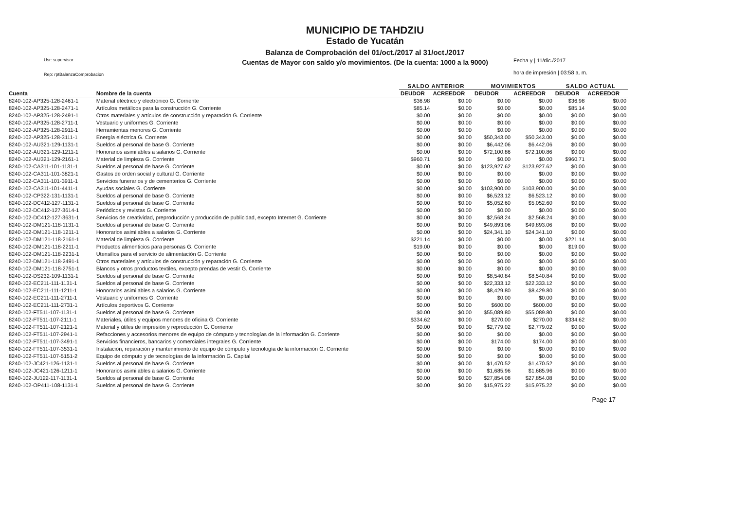MUNICIPIO DE TAHDZIU
Estado de Yucatán
Balanza de Comprobación del 01/oct./2017 al 31/oct./2017
Cuentas de Mayor con saldo y/o movimientos. (De la cuenta: 1000 a la 9000)
Usr: supervisor
Rep: rptBalanzaComprobacion
Fecha y | 11/dic./2017
hora de impresión | 03:58 a. m.
| | | SALDO ANTERIOR | | MOVIMIENTOS | | SALDO ACTUAL | |
| --- | --- | --- | --- | --- | --- | --- | --- |
| Cuenta | Nombre de la cuenta | DEUDOR | ACREEDOR | DEUDOR | ACREEDOR | DEUDOR | ACREEDOR |
| 8240-102-AP325-128-2461-1 | Material eléctrico y electrónico G. Corriente | $36.98 | $0.00 | $0.00 | $0.00 | $36.98 | $0.00 |
| 8240-102-AP325-128-2471-1 | Artículos metálicos para la construcción G. Corriente | $85.14 | $0.00 | $0.00 | $0.00 | $85.14 | $0.00 |
| 8240-102-AP325-128-2491-1 | Otros materiales y artículos de construcción y reparación G. Corriente | $0.00 | $0.00 | $0.00 | $0.00 | $0.00 | $0.00 |
| 8240-102-AP325-128-2711-1 | Vestuario y uniformes G. Corriente | $0.00 | $0.00 | $0.00 | $0.00 | $0.00 | $0.00 |
| 8240-102-AP325-128-2911-1 | Herramientas menores G. Corriente | $0.00 | $0.00 | $0.00 | $0.00 | $0.00 | $0.00 |
| 8240-102-AP325-128-3111-1 | Energía eléctrica G. Corriente | $0.00 | $0.00 | $50,343.00 | $50,343.00 | $0.00 | $0.00 |
| 8240-102-AU321-129-1131-1 | Sueldos al personal de base G. Corriente | $0.00 | $0.00 | $6,442.06 | $6,442.06 | $0.00 | $0.00 |
| 8240-102-AU321-129-1211-1 | Honorarios asimilables a salarios G. Corriente | $0.00 | $0.00 | $72,100.86 | $72,100.86 | $0.00 | $0.00 |
| 8240-102-AU321-129-2161-1 | Material de limpieza G. Corriente | $960.71 | $0.00 | $0.00 | $0.00 | $960.71 | $0.00 |
| 8240-102-CA311-101-1131-1 | Sueldos al personal de base G. Corriente | $0.00 | $0.00 | $123,927.62 | $123,927.62 | $0.00 | $0.00 |
| 8240-102-CA311-101-3821-1 | Gastos de orden social y cultural G. Corriente | $0.00 | $0.00 | $0.00 | $0.00 | $0.00 | $0.00 |
| 8240-102-CA311-101-3911-1 | Servicios funerarios y de cementerios G. Corriente | $0.00 | $0.00 | $0.00 | $0.00 | $0.00 | $0.00 |
| 8240-102-CA311-101-4411-1 | Ayudas sociales G. Corriente | $0.00 | $0.00 | $103,900.00 | $103,900.00 | $0.00 | $0.00 |
| 8240-102-CP322-131-1131-1 | Sueldos al personal de base G. Corriente | $0.00 | $0.00 | $6,523.12 | $6,523.12 | $0.00 | $0.00 |
| 8240-102-DC412-127-1131-1 | Sueldos al personal de base G. Corriente | $0.00 | $0.00 | $5,052.60 | $5,052.60 | $0.00 | $0.00 |
| 8240-102-DC412-127-3614-1 | Periódicos y revistas G. Corriente | $0.00 | $0.00 | $0.00 | $0.00 | $0.00 | $0.00 |
| 8240-102-DC412-127-3631-1 | Servicios de creatividad, preproducción y producción de publicidad, excepto Internet G. Corriente | $0.00 | $0.00 | $2,568.24 | $2,568.24 | $0.00 | $0.00 |
| 8240-102-DM121-118-1131-1 | Sueldos al personal de base G. Corriente | $0.00 | $0.00 | $49,893.06 | $49,893.06 | $0.00 | $0.00 |
| 8240-102-DM121-118-1211-1 | Honorarios asimilables a salarios G. Corriente | $0.00 | $0.00 | $24,341.10 | $24,341.10 | $0.00 | $0.00 |
| 8240-102-DM121-118-2161-1 | Material de limpieza G. Corriente | $221.14 | $0.00 | $0.00 | $0.00 | $221.14 | $0.00 |
| 8240-102-DM121-118-2211-1 | Productos alimenticios para personas G. Corriente | $19.00 | $0.00 | $0.00 | $0.00 | $19.00 | $0.00 |
| 8240-102-DM121-118-2231-1 | Utensilios para el servicio de alimentación G. Corriente | $0.00 | $0.00 | $0.00 | $0.00 | $0.00 | $0.00 |
| 8240-102-DM121-118-2491-1 | Otros materiales y artículos de construcción y reparación G. Corriente | $0.00 | $0.00 | $0.00 | $0.00 | $0.00 | $0.00 |
| 8240-102-DM121-118-2751-1 | Blancos y otros productos textiles, excepto prendas de vestir G. Corriente | $0.00 | $0.00 | $0.00 | $0.00 | $0.00 | $0.00 |
| 8240-102-DS232-109-1131-1 | Sueldos al personal de base G. Corriente | $0.00 | $0.00 | $8,540.84 | $8,540.84 | $0.00 | $0.00 |
| 8240-102-EC211-111-1131-1 | Sueldos al personal de base G. Corriente | $0.00 | $0.00 | $22,333.12 | $22,333.12 | $0.00 | $0.00 |
| 8240-102-EC211-111-1211-1 | Honorarios asimilables a salarios G. Corriente | $0.00 | $0.00 | $8,429.80 | $8,429.80 | $0.00 | $0.00 |
| 8240-102-EC211-111-2711-1 | Vestuario y uniformes G. Corriente | $0.00 | $0.00 | $0.00 | $0.00 | $0.00 | $0.00 |
| 8240-102-EC211-111-2731-1 | Artículos deportivos G. Corriente | $0.00 | $0.00 | $600.00 | $600.00 | $0.00 | $0.00 |
| 8240-102-FT511-107-1131-1 | Sueldos al personal de base G. Corriente | $0.00 | $0.00 | $55,089.80 | $55,089.80 | $0.00 | $0.00 |
| 8240-102-FT511-107-2111-1 | Materiales, útiles y equipos menores de oficina G. Corriente | $334.62 | $0.00 | $270.00 | $270.00 | $334.62 | $0.00 |
| 8240-102-FT511-107-2121-1 | Material y útiles de impresión y reproducción G. Corriente | $0.00 | $0.00 | $2,779.02 | $2,779.02 | $0.00 | $0.00 |
| 8240-102-FT511-107-2941-1 | Refacciones y accesorios menores de equipo de cómputo y tecnologías de la información G. Corriente | $0.00 | $0.00 | $0.00 | $0.00 | $0.00 | $0.00 |
| 8240-102-FT511-107-3491-1 | Servicios financieros, bancarios y comerciales integrales G. Corriente | $0.00 | $0.00 | $174.00 | $174.00 | $0.00 | $0.00 |
| 8240-102-FT511-107-3531-1 | Instalación, reparación y mantenimiento de equipo de cómputo y tecnología de la información G. Corriente | $0.00 | $0.00 | $0.00 | $0.00 | $0.00 | $0.00 |
| 8240-102-FT511-107-5151-2 | Equipo de cómputo y de tecnologías de la información G. Capital | $0.00 | $0.00 | $0.00 | $0.00 | $0.00 | $0.00 |
| 8240-102-JC421-126-1131-1 | Sueldos al personal de base G. Corriente | $0.00 | $0.00 | $1,470.52 | $1,470.52 | $0.00 | $0.00 |
| 8240-102-JC421-126-1211-1 | Honorarios asimilables a salarios G. Corriente | $0.00 | $0.00 | $1,685.96 | $1,685.96 | $0.00 | $0.00 |
| 8240-102-JU122-117-1131-1 | Sueldos al personal de base G. Corriente | $0.00 | $0.00 | $27,854.08 | $27,854.08 | $0.00 | $0.00 |
| 8240-102-OP411-108-1131-1 | Sueldos al personal de base G. Corriente | $0.00 | $0.00 | $15,975.22 | $15,975.22 | $0.00 | $0.00 |
Page 17